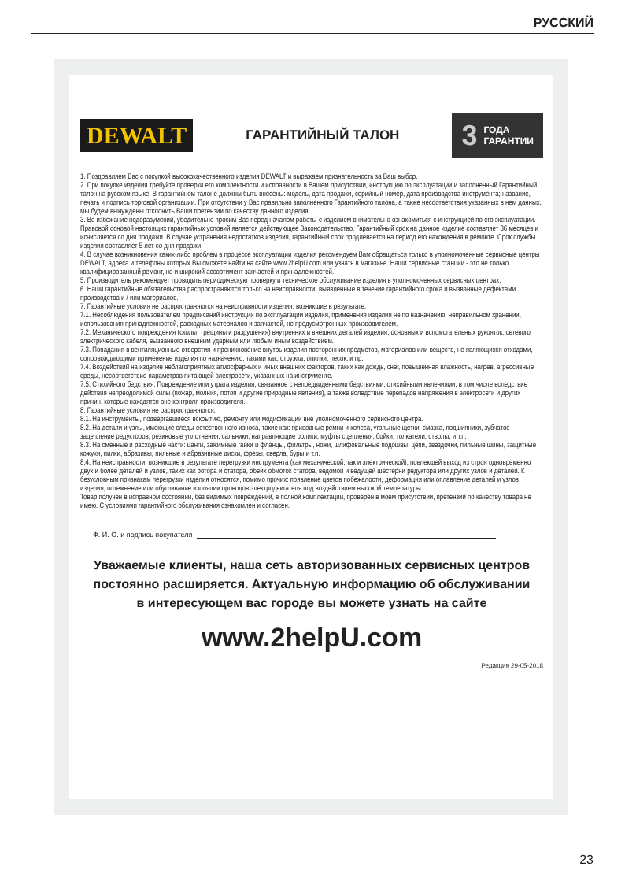РУССКИЙ
DEWALT
ГАРАНТИЙНЫЙ ТАЛОН
3
ГОДА
ГАРАНТИИ
1. Поздравляем Вас с покупкой высококачественного изделия DEWALT и выражаем признательность за Ваш выбор.
2. При покупке изделия требуйте проверки его комплектности и исправности в Вашем присутствии, инструкцию по эксплуатации и заполненный Гарантийный талон на русском языке. В гарантийном талоне должны быть внесены: модель, дата продажи, серийный номер, дата производства инструмента; название, печать и подпись торговой организации. При отсутствии у Вас правильно заполненного Гарантийного талона, а также несоответствия указанных в нем данных, мы будем вынуждены отклонить Ваши претензии по качеству данного изделия.
3. Во избежание недоразумений, убедительно просим Вас перед началом работы с изделием внимательно ознакомиться с инструкцией по его эксплуатации. Правовой основой настоящих гарантийных условий является действующее Законодательство. Гарантийный срок на данное изделие составляет 36 месяцев и исчисляется со дня продажи. В случае устранения недостатков изделия, гарантийный срок продлевается на период его нахождения в ремонте. Срок службы изделия составляет 5 лет со дня продажи.
4. В случае возникновения каких-либо проблем в процессе эксплуатации изделия рекомендуем Вам обращаться только в уполномоченные сервисные центры DEWALT, адреса и телефоны которых Вы сможете найти на сайте www.2helpU.com или узнать в магазине. Наши сервисные станции - это не только квалифицированный ремонт, но и широкий ассортимент запчастей и принадлежностей.
5. Производитель рекомендует проводить периодическую проверку и техническое обслуживание изделия в уполномоченных сервисных центрах.
6. Наши гарантийные обязательства распространяются только на неисправности, выявленные в течение гарантийного срока и вызванные дефектами производства и / или материалов.
7. Гарантийные условия не распространяются на неисправности изделия, возникшие в результате:
7.1. Несоблюдения пользователем предписаний инструкции по эксплуатации изделия, применения изделия не по назначению, неправильном хранении, использования принадлежностей, расходных материалов и запчастей, не предусмотренных производителем.
7.2. Механического повреждения (сколы, трещины и разрушения) внутренних и внешних деталей изделия, основных и вспомогательных рукояток, сетевого электрического кабеля, вызванного внешним ударным или любым иным воздействием.
7.3. Попадания в вентиляционные отверстия и проникновение внутрь изделия посторонних предметов, материалов или веществ, не являющихся отходами, сопровождающими применение изделия по назначению, такими как: стружка, опилки, песок, и пр.
7.4. Воздействий на изделие неблагоприятных атмосферных и иных внешних факторов, таких как дождь, снег, повышенная влажность, нагрев, агрессивные среды, несоответствие параметров питающей электросети, указанных на инструменте.
7.5. Стихийного бедствия. Повреждение или утрата изделия, связанное с непредвиденными бедствиями, стихийными явлениями, в том числе вследствие действия непреодолимой силы (пожар, молния, потоп и другие природные явления), а также вследствие перепадов напряжения в электросети и других причин, которые находятся вне контроля производителя.
8. Гарантийные условия не распространяются:
8.1. На инструменты, подвергавшиеся вскрытию, ремонту или модификации вне уполномоченного сервисного центра.
8.2. На детали и узлы, имеющие следы естественного износа, такие как: приводные ремни и колеса, угольные щетки, смазка, подшипники, зубчатое зацепление редукторов, резиновые уплотнения, сальники, направляющие ролики, муфты сцепления, бойки, толкатели, стволы, и т.п.
8.3. На сменные и расходные части: цанги, зажимные гайки и фланцы, фильтры, ножи, шлифовальные подошвы, цепи, звездочки, пильные шины, защитные кожухи, пилки, абразивы, пильные и абразивные диски, фрезы, сверла, буры и т.п.
8.4. На неисправности, возникшие в результате перегрузки инструмента (как механической, так и электрической), повлекшей выход из строя одновременно двух и более деталей и узлов, таких как ротора и статора, обеих обмоток статора, ведомой и ведущей шестерни редуктора или других узлов и деталей. К безусловным признакам перегрузки изделия относятся, помимо прочих: появление цветов побежалости, деформация или оплавление деталей и узлов изделия, потемнение или обугливание изоляции проводов электродвигателя под воздействием высокой температуры.
Товар получен в исправном состоянии, без видимых повреждений, в полной комплектации, проверен в моем присутствии, претензий по качеству товара не имею. С условиями гарантийного обслуживания ознакомлен и согласен.
Ф. И. О. и подпись покупателя
Уважаемые клиенты, наша сеть авторизованных сервисных центров
постоянно расширяется. Актуальную информацию об обслуживании
в интересующем вас городе вы можете узнать на сайте
www.2helpU.com
Редакция 29-05-2018
23